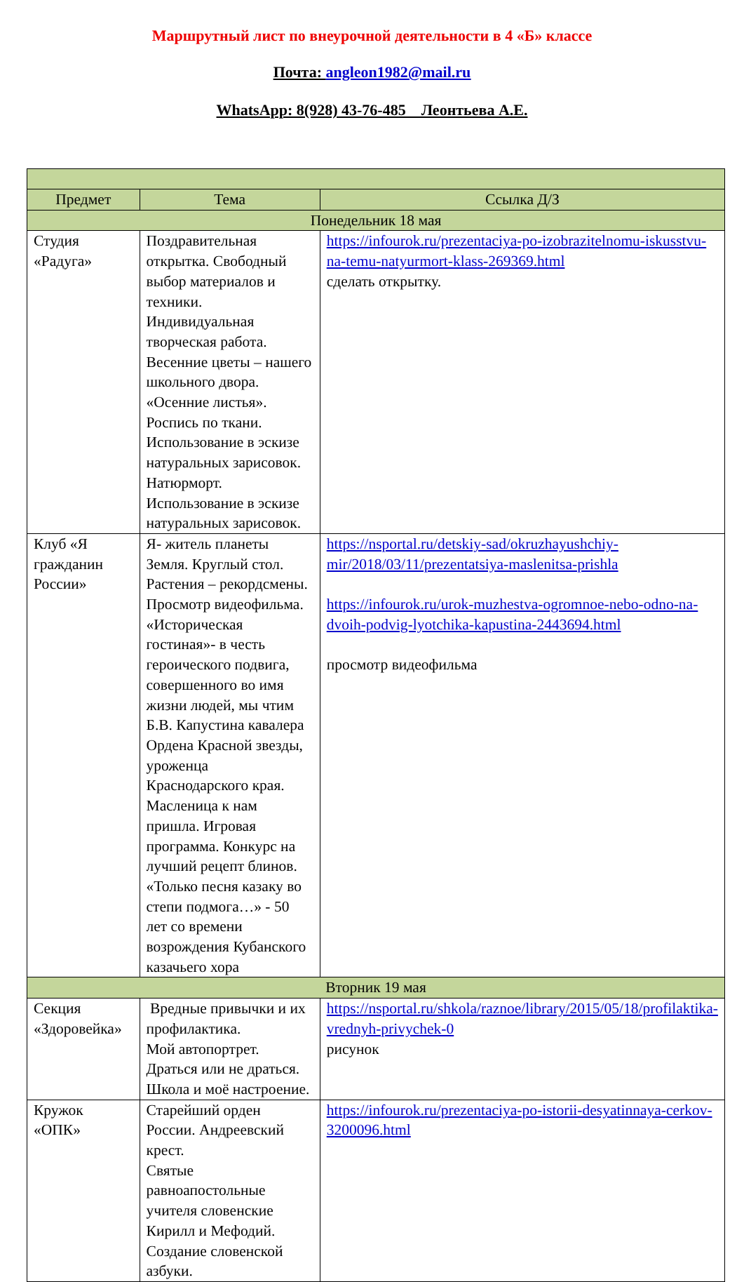Маршрутный лист по внеурочной деятельности в 4 «Б» классе
Почта: angleon1982@mail.ru
WhatsApp: 8(928) 43-76-485 Леонтьева А.Е.
| Предмет | Тема | Ссылка Д/З |
| --- | --- | --- |
| Понедельник 18 мая | | |
| Студия «Радуга» | Поздравительная открытка. Свободный выбор материалов и техники. Индивидуальная творческая работа. Весенние цветы – нашего школьного двора. «Осенние листья». Роспись по ткани. Использование в эскизе натуральных зарисовок. Натюрморт. Использование в эскизе натуральных зарисовок. | https://infourok.ru/prezentaciya-po-izobrazitelnomu-iskusstvu-na-temu-natyurmort-klass-269369.html сделать открытку. |
| Клуб «Я гражданин России» | Я- житель планеты Земля. Круглый стол. Растения – рекордсмены. Просмотр видеофильма. «Историческая гостиная»- в честь героического подвига, совершенного во имя жизни людей, мы чтим Б.В. Капустина кавалера Ордена Красной звезды, уроженца Краснодарского края. Масленица к нам пришла. Игровая программа. Конкурс на лучший рецепт блинов. «Только песня казаку во степи подмога…» - 50 лет со времени возрождения Кубанского казачьего хора | https://nsportal.ru/detskiy-sad/okruzhayushchiy-mir/2018/03/11/prezentatsiya-maslenitsa-prishla https://infourok.ru/urok-muzhestva-ogromnoe-nebo-odno-na-dvoih-podvig-lyotchika-kapustina-2443694.html просмотр видеофильма |
| Вторник 19 мая | | |
| Секция «Здоровейка» | Вредные привычки и их профилактика. Мой автопортрет. Драться или не драться. Школа и моё настроение. | https://nsportal.ru/shkola/raznoe/library/2015/05/18/profilaktika-vrednyh-privychek-0 рисунок |
| Кружок «ОПК» | Старейший орден России. Андреевский крест. Святые равноапостольные учителя словенские Кирилл и Мефодий. Создание словенской азбуки. | https://infourok.ru/prezentaciya-po-istorii-desyatinnaya-cerkov-3200096.html |